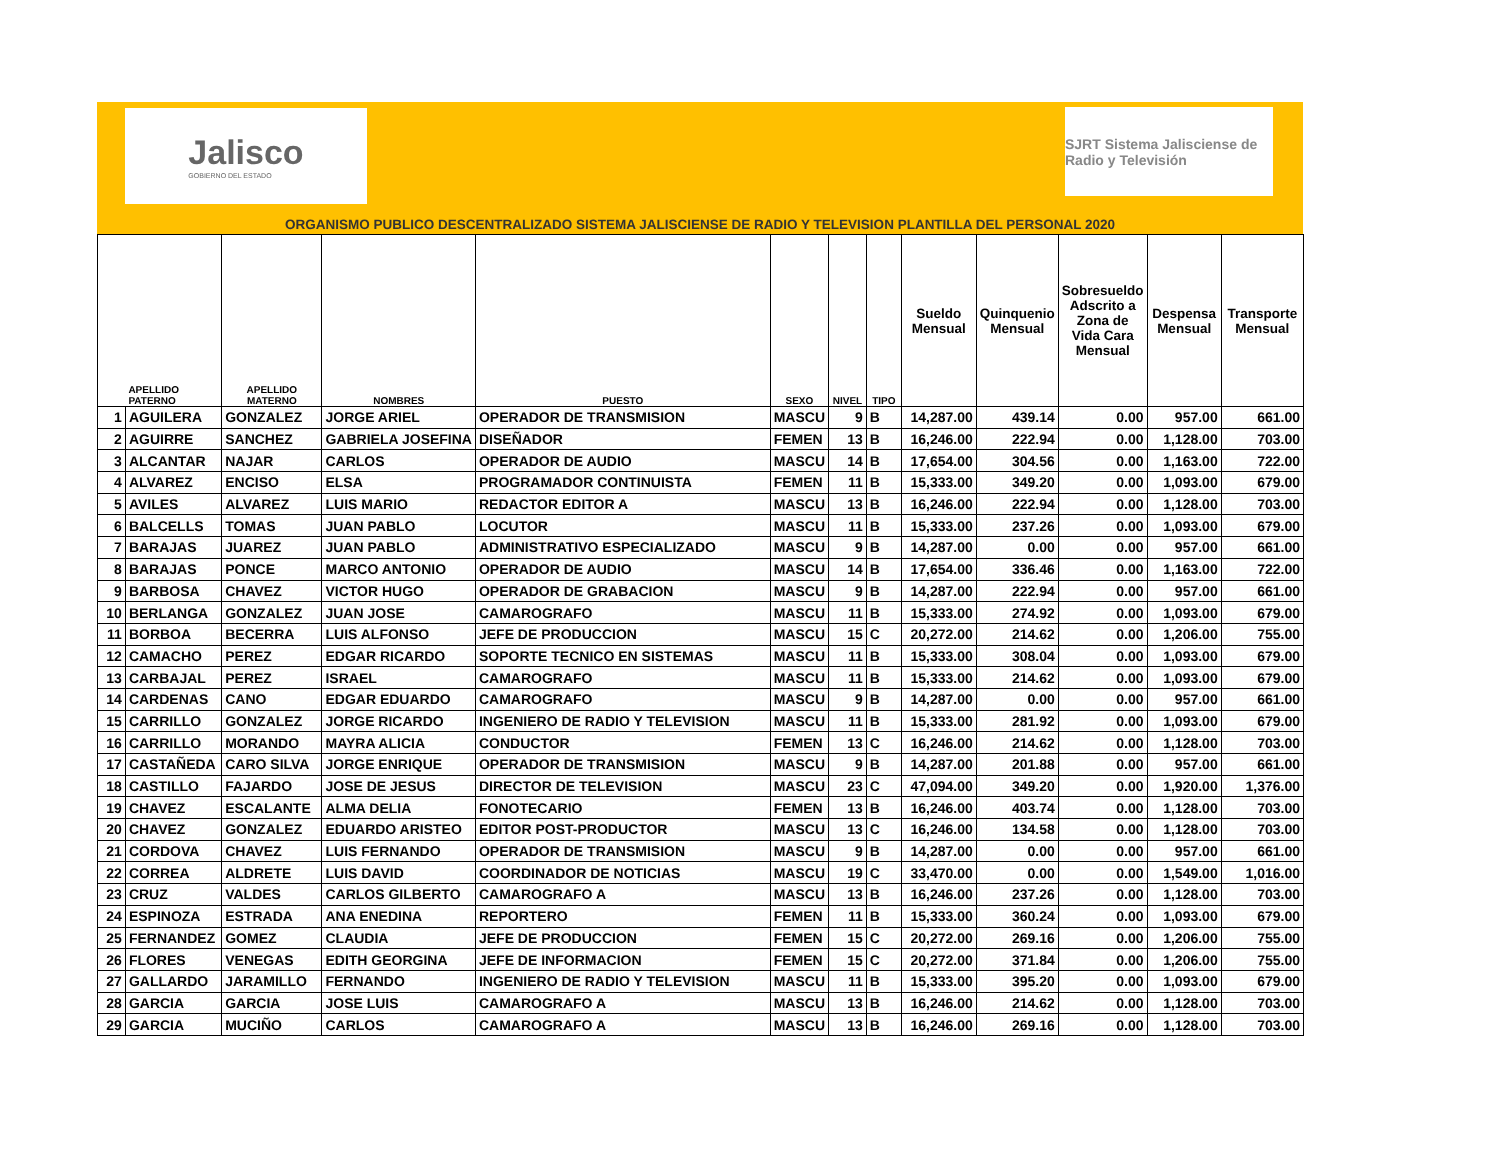Jalisco
GOBIERNO DEL ESTADO
SJRT Sistema Jalisciense de Radio y Televisión
ORGANISMO PUBLICO DESCENTRALIZADO SISTEMA JALISCIENSE DE RADIO Y TELEVISION PLANTILLA DEL PERSONAL 2020
| | APELLIDO PATERNO | APELLIDO MATERNO | NOMBRES | PUESTO | SEXO | NIVEL | TIPO | Sueldo Mensual | Quinquenio Mensual | Sobresueldo Adscrito a Zona de Vida Cara Mensual | Despensa Mensual | Transporte Mensual |
| --- | --- | --- | --- | --- | --- | --- | --- | --- | --- | --- | --- | --- |
| 1 | AGUILERA | GONZALEZ | JORGE ARIEL | OPERADOR DE TRANSMISION | MASCU | 9 | B | 14,287.00 | 439.14 | 0.00 | 957.00 | 661.00 |
| 2 | AGUIRRE | SANCHEZ | GABRIELA JOSEFINA | DISEÑADOR | FEMEN | 13 | B | 16,246.00 | 222.94 | 0.00 | 1,128.00 | 703.00 |
| 3 | ALCANTAR | NAJAR | CARLOS | OPERADOR DE AUDIO | MASCU | 14 | B | 17,654.00 | 304.56 | 0.00 | 1,163.00 | 722.00 |
| 4 | ALVAREZ | ENCISO | ELSA | PROGRAMADOR CONTINUISTA | FEMEN | 11 | B | 15,333.00 | 349.20 | 0.00 | 1,093.00 | 679.00 |
| 5 | AVILES | ALVAREZ | LUIS MARIO | REDACTOR EDITOR A | MASCU | 13 | B | 16,246.00 | 222.94 | 0.00 | 1,128.00 | 703.00 |
| 6 | BALCELLS | TOMAS | JUAN PABLO | LOCUTOR | MASCU | 11 | B | 15,333.00 | 237.26 | 0.00 | 1,093.00 | 679.00 |
| 7 | BARAJAS | JUAREZ | JUAN PABLO | ADMINISTRATIVO ESPECIALIZADO | MASCU | 9 | B | 14,287.00 | 0.00 | 0.00 | 957.00 | 661.00 |
| 8 | BARAJAS | PONCE | MARCO ANTONIO | OPERADOR DE AUDIO | MASCU | 14 | B | 17,654.00 | 336.46 | 0.00 | 1,163.00 | 722.00 |
| 9 | BARBOSA | CHAVEZ | VICTOR HUGO | OPERADOR DE GRABACION | MASCU | 9 | B | 14,287.00 | 222.94 | 0.00 | 957.00 | 661.00 |
| 10 | BERLANGA | GONZALEZ | JUAN JOSE | CAMAROGRAFO | MASCU | 11 | B | 15,333.00 | 274.92 | 0.00 | 1,093.00 | 679.00 |
| 11 | BORBOA | BECERRA | LUIS ALFONSO | JEFE DE PRODUCCION | MASCU | 15 | C | 20,272.00 | 214.62 | 0.00 | 1,206.00 | 755.00 |
| 12 | CAMACHO | PEREZ | EDGAR RICARDO | SOPORTE TECNICO EN SISTEMAS | MASCU | 11 | B | 15,333.00 | 308.04 | 0.00 | 1,093.00 | 679.00 |
| 13 | CARBAJAL | PEREZ | ISRAEL | CAMAROGRAFO | MASCU | 11 | B | 15,333.00 | 214.62 | 0.00 | 1,093.00 | 679.00 |
| 14 | CARDENAS | CANO | EDGAR EDUARDO | CAMAROGRAFO | MASCU | 9 | B | 14,287.00 | 0.00 | 0.00 | 957.00 | 661.00 |
| 15 | CARRILLO | GONZALEZ | JORGE RICARDO | INGENIERO DE RADIO Y TELEVISION | MASCU | 11 | B | 15,333.00 | 281.92 | 0.00 | 1,093.00 | 679.00 |
| 16 | CARRILLO | MORANDO | MAYRA ALICIA | CONDUCTOR | FEMEN | 13 | C | 16,246.00 | 214.62 | 0.00 | 1,128.00 | 703.00 |
| 17 | CASTAÑEDA | CARO SILVA | JORGE ENRIQUE | OPERADOR DE TRANSMISION | MASCU | 9 | B | 14,287.00 | 201.88 | 0.00 | 957.00 | 661.00 |
| 18 | CASTILLO | FAJARDO | JOSE DE JESUS | DIRECTOR DE TELEVISION | MASCU | 23 | C | 47,094.00 | 349.20 | 0.00 | 1,920.00 | 1,376.00 |
| 19 | CHAVEZ | ESCALANTE | ALMA DELIA | FONOTECARIO | FEMEN | 13 | B | 16,246.00 | 403.74 | 0.00 | 1,128.00 | 703.00 |
| 20 | CHAVEZ | GONZALEZ | EDUARDO ARISTEO | EDITOR POST-PRODUCTOR | MASCU | 13 | C | 16,246.00 | 134.58 | 0.00 | 1,128.00 | 703.00 |
| 21 | CORDOVA | CHAVEZ | LUIS FERNANDO | OPERADOR DE TRANSMISION | MASCU | 9 | B | 14,287.00 | 0.00 | 0.00 | 957.00 | 661.00 |
| 22 | CORREA | ALDRETE | LUIS DAVID | COORDINADOR DE NOTICIAS | MASCU | 19 | C | 33,470.00 | 0.00 | 0.00 | 1,549.00 | 1,016.00 |
| 23 | CRUZ | VALDES | CARLOS GILBERTO | CAMAROGRAFO A | MASCU | 13 | B | 16,246.00 | 237.26 | 0.00 | 1,128.00 | 703.00 |
| 24 | ESPINOZA | ESTRADA | ANA ENEDINA | REPORTERO | FEMEN | 11 | B | 15,333.00 | 360.24 | 0.00 | 1,093.00 | 679.00 |
| 25 | FERNANDEZ | GOMEZ | CLAUDIA | JEFE DE PRODUCCION | FEMEN | 15 | C | 20,272.00 | 269.16 | 0.00 | 1,206.00 | 755.00 |
| 26 | FLORES | VENEGAS | EDITH GEORGINA | JEFE DE INFORMACION | FEMEN | 15 | C | 20,272.00 | 371.84 | 0.00 | 1,206.00 | 755.00 |
| 27 | GALLARDO | JARAMILLO | FERNANDO | INGENIERO DE RADIO Y TELEVISION | MASCU | 11 | B | 15,333.00 | 395.20 | 0.00 | 1,093.00 | 679.00 |
| 28 | GARCIA | GARCIA | JOSE LUIS | CAMAROGRAFO A | MASCU | 13 | B | 16,246.00 | 214.62 | 0.00 | 1,128.00 | 703.00 |
| 29 | GARCIA | MUCIÑO | CARLOS | CAMAROGRAFO A | MASCU | 13 | B | 16,246.00 | 269.16 | 0.00 | 1,128.00 | 703.00 |